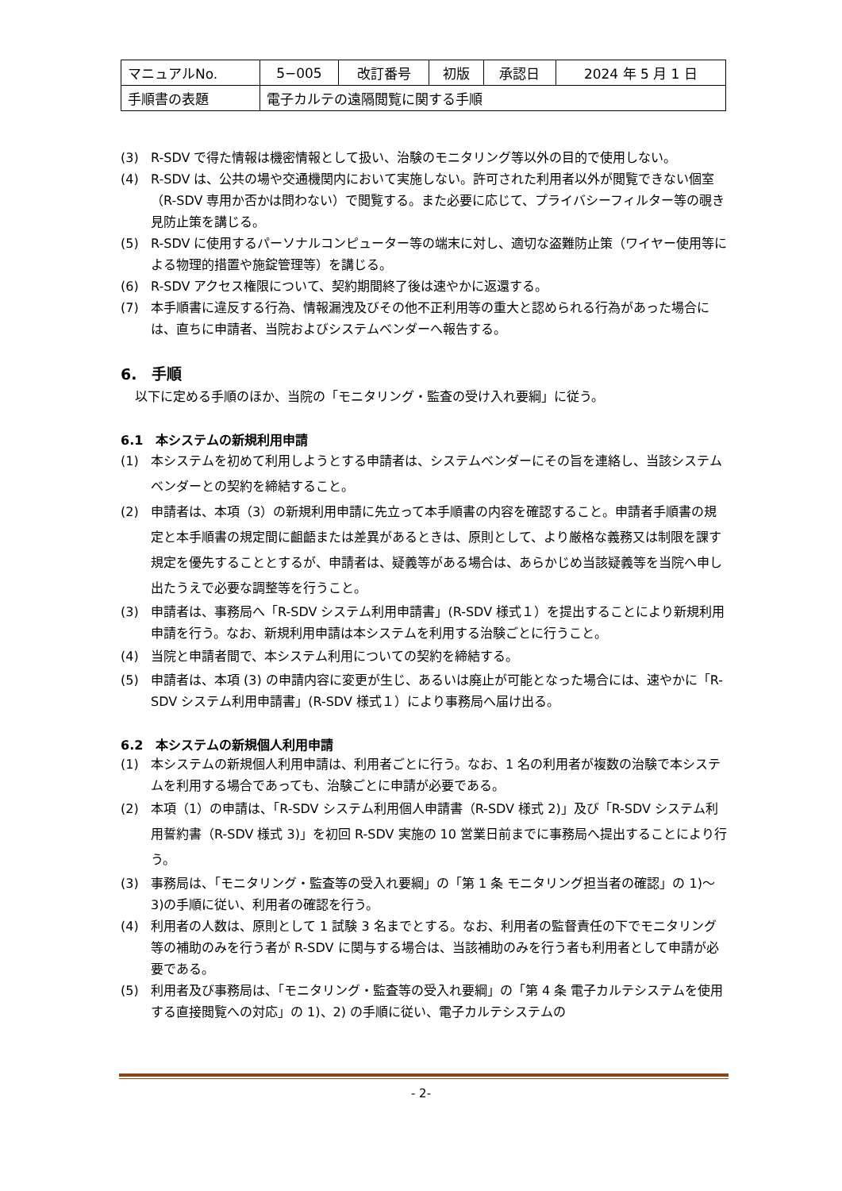| マニュアルNo. | 5−005 | 改訂番号 | 初版 | 承認日 | 2024 年 5 月 1 日 |
| 手順書の表題 | 電子カルテの遠隔閲覧に関する手順 | | | | |
(3) R-SDV で得た情報は機密情報として扱い、治験のモニタリング等以外の目的で使用しない。
(4) R-SDV は、公共の場や交通機関内において実施しない。許可された利用者以外が閲覧できない個室（R-SDV 専用か否かは問わない）で閲覧する。また必要に応じて、プライバシーフィルター等の覗き見防止策を講じる。
(5) R-SDV に使用するパーソナルコンピューター等の端末に対し、適切な盗難防止策（ワイヤー使用等による物理的措置や施錠管理等）を講じる。
(6) R-SDV アクセス権限について、契約期間終了後は速やかに返還する。
(7) 本手順書に違反する行為、情報漏洩及びその他不正利用等の重大と認められる行為があった場合には、直ちに申請者、当院およびシステムベンダーへ報告する。
6.　手順
以下に定める手順のほか、当院の「モニタリング・監査の受け入れ要綱」に従う。
6.1　本システムの新規利用申請
(1) 本システムを初めて利用しようとする申請者は、システムベンダーにその旨を連絡し、当該システムベンダーとの契約を締結すること。
(2) 申請者は、本項（3）の新規利用申請に先立って本手順書の内容を確認すること。申請者手順書の規定と本手順書の規定間に齟齬または差異があるときは、原則として、より厳格な義務又は制限を課す規定を優先することとするが、申請者は、疑義等がある場合は、あらかじめ当該疑義等を当院へ申し出たうえで必要な調整等を行うこと。
(3) 申請者は、事務局へ「R-SDV システム利用申請書」(R-SDV 様式１）を提出することにより新規利用申請を行う。なお、新規利用申請は本システムを利用する治験ごとに行うこと。
(4) 当院と申請者間で、本システム利用についての契約を締結する。
(5) 申請者は、本項 (3) の申請内容に変更が生じ、あるいは廃止が可能となった場合には、速やかに「R-SDV システム利用申請書」(R-SDV 様式１）により事務局へ届け出る。
6.2　本システムの新規個人利用申請
(1) 本システムの新規個人利用申請は、利用者ごとに行う。なお、1 名の利用者が複数の治験で本システムを利用する場合であっても、治験ごとに申請が必要である。
(2) 本項（1）の申請は、「R-SDV システム利用個人申請書（R-SDV 様式 2)」及び「R-SDV システム利用誓約書（R-SDV 様式 3)」を初回 R-SDV 実施の 10 営業日前までに事務局へ提出することにより行う。
(3) 事務局は、「モニタリング・監査等の受入れ要綱」の「第 1 条 モニタリング担当者の確認」の 1)〜3)の手順に従い、利用者の確認を行う。
(4) 利用者の人数は、原則として 1 試験 3 名までとする。なお、利用者の監督責任の下でモニタリング等の補助のみを行う者が R-SDV に関与する場合は、当該補助のみを行う者も利用者として申請が必要である。
(5) 利用者及び事務局は、「モニタリング・監査等の受入れ要綱」の「第 4 条 電子カルテシステムを使用する直接閲覧への対応」の 1)、2) の手順に従い、電子カルテシステムの
- 2-